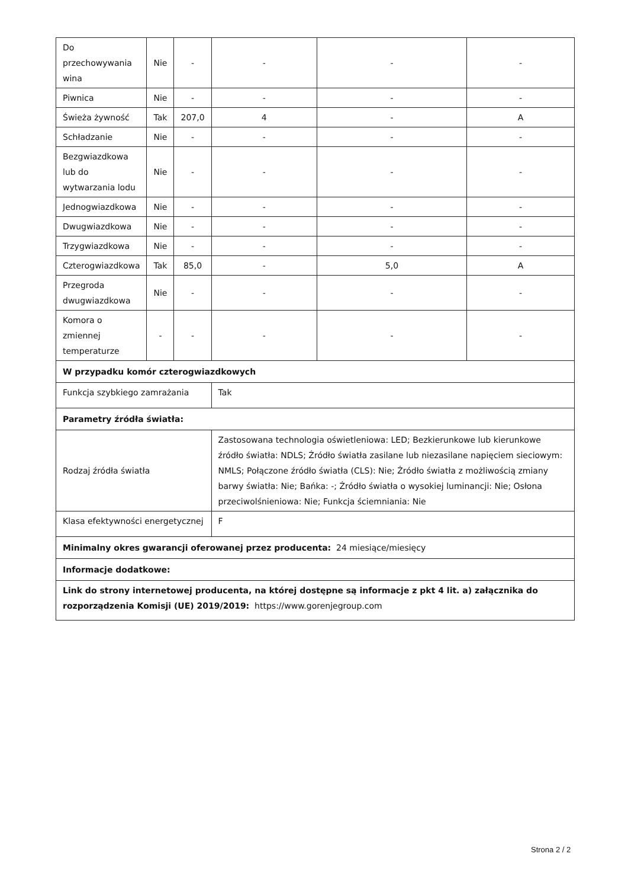| Do przechowywania wina | Nie | - | - | - | - |
| Piwnica | Nie | - | - | - | - |
| Świeża żywność | Tak | 207,0 | 4 | - | A |
| Schładzanie | Nie | - | - | - | - |
| Bezgwiazdkowa lub do wytwarzania lodu | Nie | - | - | - | - |
| Jednogwiazdkowa | Nie | - | - | - | - |
| Dwugwiazdkowa | Nie | - | - | - | - |
| Trzygwiazdkowa | Nie | - | - | - | - |
| Czterogwiazdkowa | Tak | 85,0 | - | 5,0 | A |
| Przegroda dwugwiazdkowa | Nie | - | - | - | - |
| Komora o zmiennej temperaturze | - | - | - | - | - |
| W przypadku komór czterogwiazdkowych | | | | | |
| Funkcja szybkiego zamrażania | | | Tak | | |
| Parametry źródła światła: | | | | | |
| Rodzaj źródła światła | | | Zastosowana technologia oświetleniowa: LED; Bezkierunkowe lub kierunkowe źródło światła: NDLS; Źródło światła zasilane lub niezasilane napięciem sieciowym: NMLS; Połączone źródło światła (CLS): Nie; Źródło światła z możliwością zmiany barwy światła: Nie; Bańka: -; Źródło światła o wysokiej luminancji: Nie; Osłona przeciwolśnieniowa: Nie; Funkcja ściemniania: Nie | | |
| Klasa efektywności energetycznej | | | F | | |
| Minimalny okres gwarancji oferowanej przez producenta: 24 miesiące/miesięcy | | | | | |
| Informacje dodatkowe: | | | | | |
| Link do strony internetowej producenta, na której dostępne są informacje z pkt 4 lit. a) załącznika do rozporządzenia Komisji (UE) 2019/2019: https://www.gorenjegroup.com | | | | | |
Strona 2 / 2